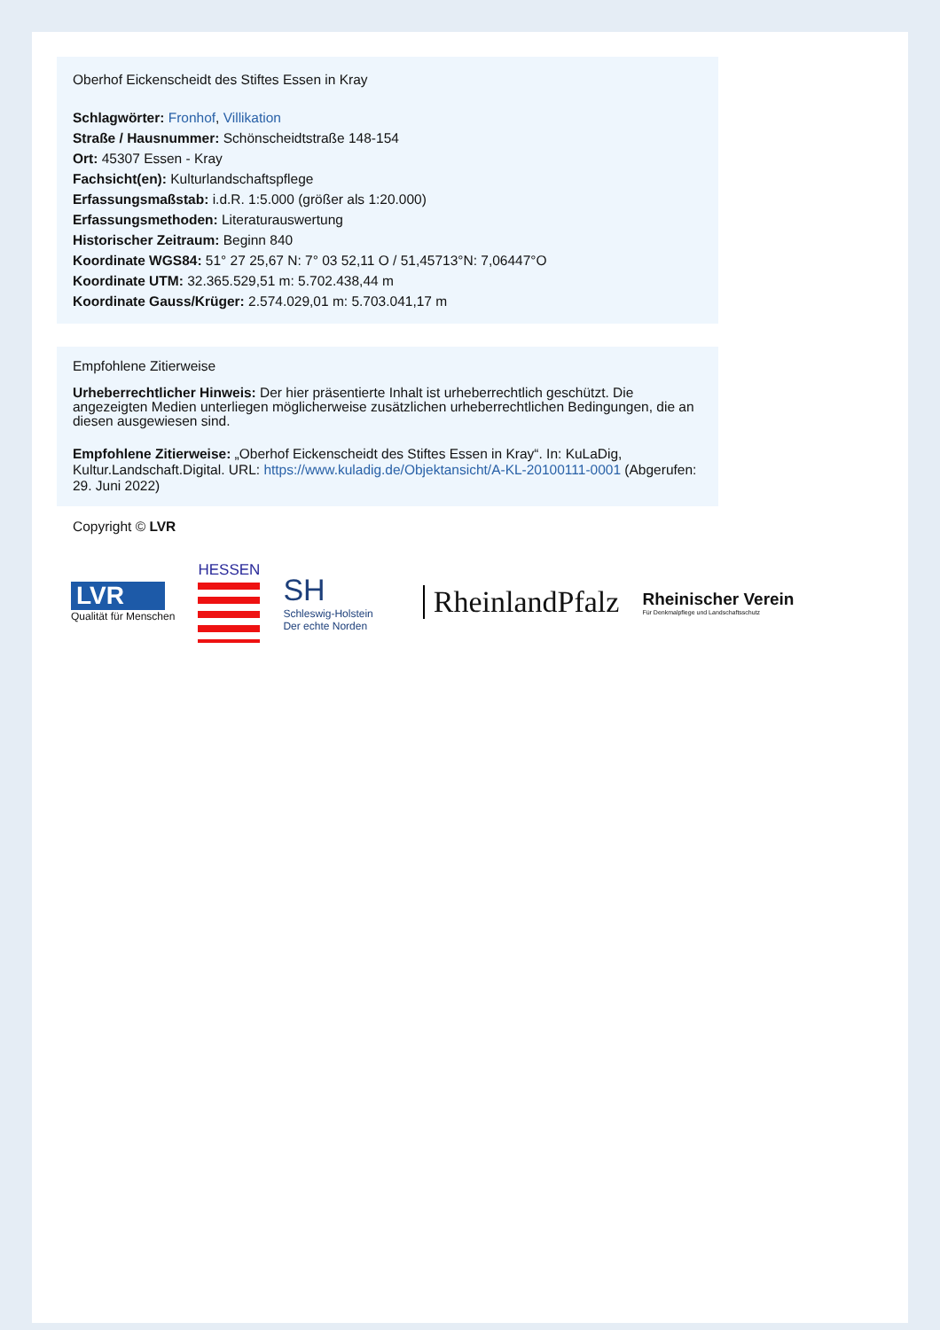Oberhof Eickenscheidt des Stiftes Essen in Kray
Schlagwörter: Fronhof, Villikation
Straße / Hausnummer: Schönscheidtstraße 148-154
Ort: 45307 Essen - Kray
Fachsicht(en): Kulturlandschaftspflege
Erfassungsmaßstab: i.d.R. 1:5.000 (größer als 1:20.000)
Erfassungsmethoden: Literaturauswertung
Historischer Zeitraum: Beginn 840
Koordinate WGS84: 51° 27 25,67 N: 7° 03 52,11 O / 51,45713°N: 7,06447°O
Koordinate UTM: 32.365.529,51 m: 5.702.438,44 m
Koordinate Gauss/Krüger: 2.574.029,01 m: 5.703.041,17 m
Empfohlene Zitierweise
Urheberrechtlicher Hinweis: Der hier präsentierte Inhalt ist urheberrechtlich geschützt. Die angezeigten Medien unterliegen möglicherweise zusätzlichen urheberrechtlichen Bedingungen, die an diesen ausgewiesen sind.
Empfohlene Zitierweise: „Oberhof Eickenscheidt des Stiftes Essen in Kray“. In: KuLaDig, Kultur.Landschaft.Digital. URL: https://www.kuladig.de/Objektansicht/A-KL-20100111-0001 (Abgerufen: 29. Juni 2022)
Copyright © LVR
LVR
Qualität für Menschen
HESSEN
SH
Schleswig-Holstein
Der echte Norden
RheinlandPfalz
Rheinischer Verein
Für Denkmalpflege und Landschaftsschutz